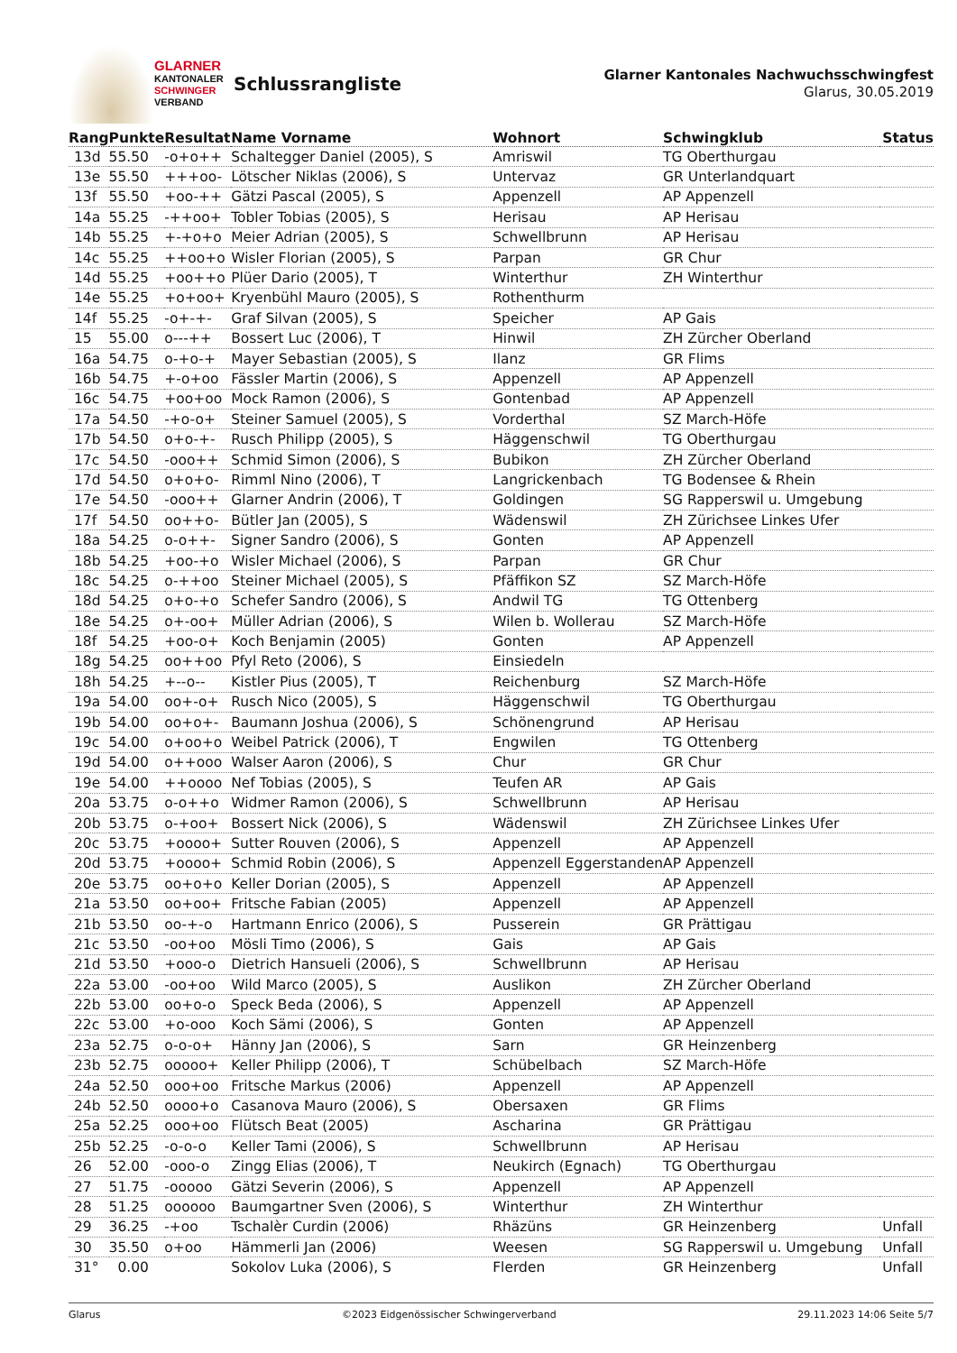GLARNER
KANTONALER
SCHWINGER
VERBAND
Schlussrangliste
Glarner Kantonales Nachwuchsschwingfest
Glarus, 30.05.2019
| Rang | Punkte | Resultat | Name Vorname | Wohnort | Schwingklub | Status |
| --- | --- | --- | --- | --- | --- | --- |
| 13d | 55.50 | -o+o++ | Schaltegger Daniel (2005), S | Amriswil | TG Oberthurgau | |
| 13e | 55.50 | +++oo- | Lötscher Niklas (2006), S | Untervaz | GR Unterlandquart | |
| 13f | 55.50 | +oo-++ | Gätzi Pascal (2005), S | Appenzell | AP Appenzell | |
| 14a | 55.25 | -++oo+ | Tobler Tobias (2005), S | Herisau | AP Herisau | |
| 14b | 55.25 | +-+o+o | Meier Adrian (2005), S | Schwellbrunn | AP Herisau | |
| 14c | 55.25 | ++oo+o | Wisler Florian (2005), S | Parpan | GR Chur | |
| 14d | 55.25 | +oo++o | Plüer Dario (2005), T | Winterthur | ZH Winterthur | |
| 14e | 55.25 | +o+oo+ | Kryenbühl Mauro (2005), S | Rothenthurm | | |
| 14f | 55.25 | -o+-+- | Graf Silvan (2005), S | Speicher | AP Gais | |
| 15 | 55.00 | o---++ | Bossert Luc (2006), T | Hinwil | ZH Zürcher Oberland | |
| 16a | 54.75 | o-+o-+ | Mayer Sebastian (2005), S | Ilanz | GR Flims | |
| 16b | 54.75 | +-o+oo | Fässler Martin (2006), S | Appenzell | AP Appenzell | |
| 16c | 54.75 | +oo+oo | Mock Ramon (2006), S | Gontenbad | AP Appenzell | |
| 17a | 54.50 | -+o-o+ | Steiner Samuel (2005), S | Vorderthal | SZ March-Höfe | |
| 17b | 54.50 | o+o-+- | Rusch Philipp (2005), S | Häggenschwil | TG Oberthurgau | |
| 17c | 54.50 | -ooo++ | Schmid Simon (2006), S | Bubikon | ZH Zürcher Oberland | |
| 17d | 54.50 | o+o+o- | Rimml Nino (2006), T | Langrickenbach | TG Bodensee & Rhein | |
| 17e | 54.50 | -ooo++ | Glarner Andrin (2006), T | Goldingen | SG Rapperswil u. Umgebung | |
| 17f | 54.50 | oo++o- | Bütler Jan (2005), S | Wädenswil | ZH Zürichsee Linkes Ufer | |
| 18a | 54.25 | o-o++- | Signer Sandro (2006), S | Gonten | AP Appenzell | |
| 18b | 54.25 | +oo-+o | Wisler Michael (2006), S | Parpan | GR Chur | |
| 18c | 54.25 | o-++oo | Steiner Michael (2005), S | Pfäffikon SZ | SZ March-Höfe | |
| 18d | 54.25 | o+o-+o | Schefer Sandro (2006), S | Andwil TG | TG Ottenberg | |
| 18e | 54.25 | o+-oo+ | Müller Adrian (2006), S | Wilen b. Wollerau | SZ March-Höfe | |
| 18f | 54.25 | +oo-o+ | Koch Benjamin (2005) | Gonten | AP Appenzell | |
| 18g | 54.25 | oo++oo | Pfyl Reto (2006), S | Einsiedeln | | |
| 18h | 54.25 | +--o-- | Kistler Pius (2005), T | Reichenburg | SZ March-Höfe | |
| 19a | 54.00 | oo+-o+ | Rusch Nico (2005), S | Häggenschwil | TG Oberthurgau | |
| 19b | 54.00 | oo+o+- | Baumann Joshua (2006), S | Schönengrund | AP Herisau | |
| 19c | 54.00 | o+oo+o | Weibel Patrick (2006), T | Engwilen | TG Ottenberg | |
| 19d | 54.00 | o++ooo | Walser Aaron (2006), S | Chur | GR Chur | |
| 19e | 54.00 | ++oooo | Nef Tobias (2005), S | Teufen AR | AP Gais | |
| 20a | 53.75 | o-o++o | Widmer Ramon (2006), S | Schwellbrunn | AP Herisau | |
| 20b | 53.75 | o-+oo+ | Bossert Nick (2006), S | Wädenswil | ZH Zürichsee Linkes Ufer | |
| 20c | 53.75 | +oooo+ | Sutter Rouven (2006), S | Appenzell | AP Appenzell | |
| 20d | 53.75 | +oooo+ | Schmid Robin (2006), S | Appenzell Eggerstanden | AP Appenzell | |
| 20e | 53.75 | oo+o+o | Keller Dorian (2005), S | Appenzell | AP Appenzell | |
| 21a | 53.50 | oo+oo+ | Fritsche Fabian (2005) | Appenzell | AP Appenzell | |
| 21b | 53.50 | oo-+-o | Hartmann Enrico (2006), S | Pusserein | GR Prättigau | |
| 21c | 53.50 | -oo+oo | Mösli Timo (2006), S | Gais | AP Gais | |
| 21d | 53.50 | +ooo-o | Dietrich Hansueli (2006), S | Schwellbrunn | AP Herisau | |
| 22a | 53.00 | -oo+oo | Wild Marco (2005), S | Auslikon | ZH Zürcher Oberland | |
| 22b | 53.00 | oo+o-o | Speck Beda (2006), S | Appenzell | AP Appenzell | |
| 22c | 53.00 | +o-ooo | Koch Sämi (2006), S | Gonten | AP Appenzell | |
| 23a | 52.75 | o-o-o+ | Hänny Jan (2006), S | Sarn | GR Heinzenberg | |
| 23b | 52.75 | ooooo+ | Keller Philipp (2006), T | Schübelbach | SZ March-Höfe | |
| 24a | 52.50 | ooo+oo | Fritsche Markus (2006) | Appenzell | AP Appenzell | |
| 24b | 52.50 | oooo+o | Casanova Mauro (2006), S | Obersaxen | GR Flims | |
| 25a | 52.25 | ooo+oo | Flütsch Beat (2005) | Ascharina | GR Prättigau | |
| 25b | 52.25 | -o-o-o | Keller Tami (2006), S | Schwellbrunn | AP Herisau | |
| 26 | 52.00 | -ooo-o | Zingg Elias (2006), T | Neukirch (Egnach) | TG Oberthurgau | |
| 27 | 51.75 | -ooooo | Gätzi Severin (2006), S | Appenzell | AP Appenzell | |
| 28 | 51.25 | oooooo | Baumgartner Sven (2006), S | Winterthur | ZH Winterthur | |
| 29 | 36.25 | -+oo | Tschalèr Curdin (2006) | Rhäzüns | GR Heinzenberg | Unfall |
| 30 | 35.50 | o+oo | Hämmerli Jan (2006) | Weesen | SG Rapperswil u. Umgebung | Unfall |
| 31° | 0.00 | | Sokolov Luka (2006), S | Flerden | GR Heinzenberg | Unfall |
Glarus ©2023 Eidgenössischer Schwingerverband 29.11.2023 14:06 Seite 5/7